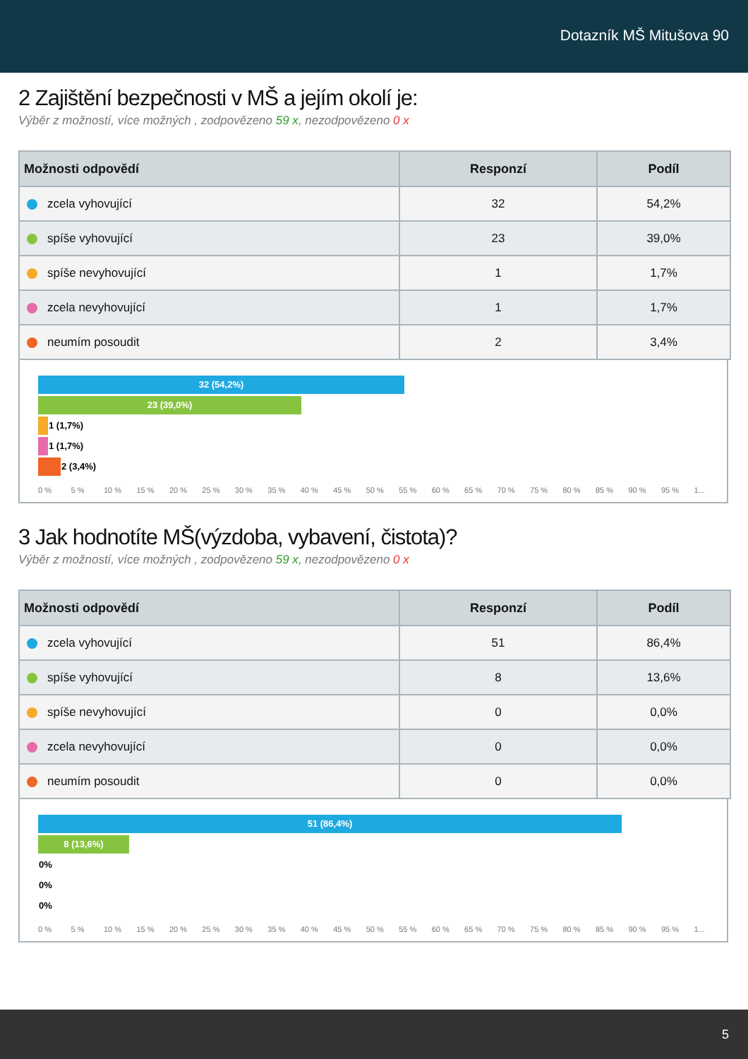Dotazník MŠ Mitušova 90
2 Zajištění bezpečnosti v MŠ a jejím okolí je:
Výběr z možností, více možných , zodpovězeno 59 x, nezodpovězeno 0 x
| Možnosti odpovědí | Responzí | Podíl |
| --- | --- | --- |
| zcela vyhovující | 32 | 54,2% |
| spíše vyhovující | 23 | 39,0% |
| spíše nevyhovující | 1 | 1,7% |
| zcela nevyhovující | 1 | 1,7% |
| neumím posoudit | 2 | 3,4% |
32 (54,2%)
23 (39,0%)
1 (1,7%)
1 (1,7%)
2 (3,4%)
0 % 5 % 10 % 15 % 20 % 25 % 30 % 35 % 40 % 45 % 50 % 55 % 60 % 65 % 70 % 75 % 80 % 85 % 90 % 95 % 1...
3 Jak hodnotíte MŠ(výzdoba, vybavení, čistota)?
Výběr z možností, více možných , zodpovězeno 59 x, nezodpovězeno 0 x
| Možnosti odpovědí | Responzí | Podíl |
| --- | --- | --- |
| zcela vyhovující | 51 | 86,4% |
| spíše vyhovující | 8 | 13,6% |
| spíše nevyhovující | 0 | 0,0% |
| zcela nevyhovující | 0 | 0,0% |
| neumím posoudit | 0 | 0,0% |
51 (86,4%)
8 (13,6%)
0%
0%
0%
0 % 5 % 10 % 15 % 20 % 25 % 30 % 35 % 40 % 45 % 50 % 55 % 60 % 65 % 70 % 75 % 80 % 85 % 90 % 95 % 1...
5